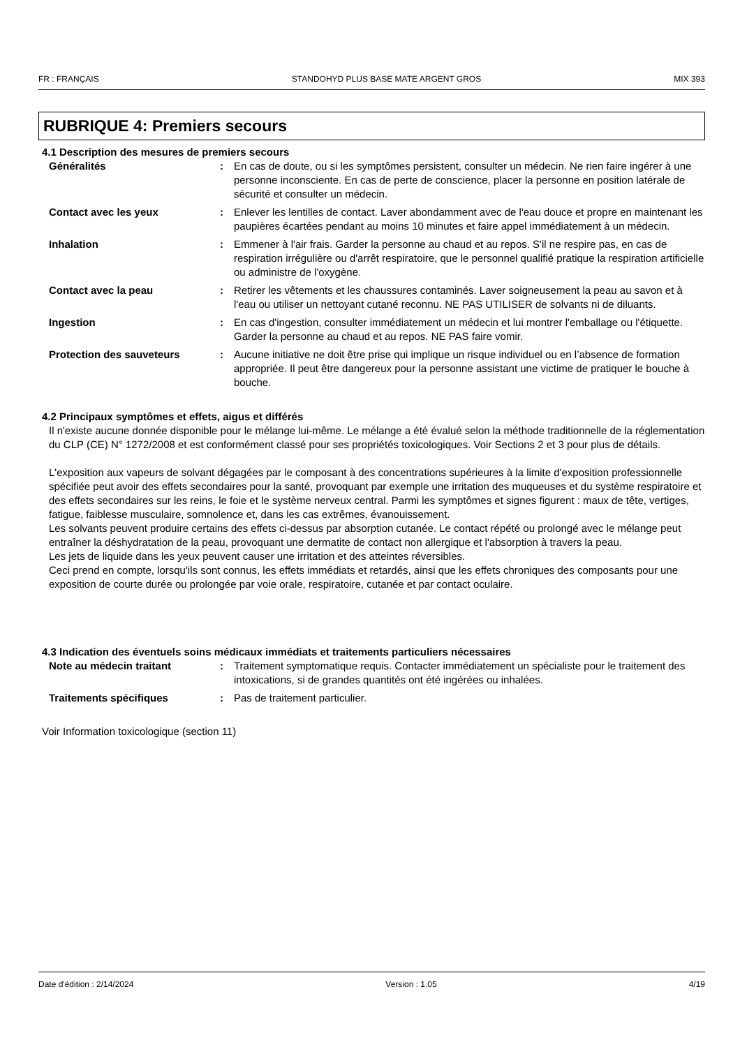FR : FRANÇAIS STANDOHYD PLUS BASE MATE ARGENT GROS MIX 393
RUBRIQUE 4: Premiers secours
4.1 Description des mesures de premiers secours
Généralités : En cas de doute, ou si les symptômes persistent, consulter un médecin. Ne rien faire ingérer à une personne inconsciente. En cas de perte de conscience, placer la personne en position latérale de sécurité et consulter un médecin.
Contact avec les yeux : Enlever les lentilles de contact. Laver abondamment avec de l'eau douce et propre en maintenant les paupières écartées pendant au moins 10 minutes et faire appel immédiatement à un médecin.
Inhalation : Emmener à l'air frais. Garder la personne au chaud et au repos. S'il ne respire pas, en cas de respiration irrégulière ou d'arrêt respiratoire, que le personnel qualifié pratique la respiration artificielle ou administre de l'oxygène.
Contact avec la peau : Retirer les vêtements et les chaussures contaminés. Laver soigneusement la peau au savon et à l'eau ou utiliser un nettoyant cutané reconnu. NE PAS UTILISER de solvants ni de diluants.
Ingestion : En cas d'ingestion, consulter immédiatement un médecin et lui montrer l'emballage ou l'étiquette. Garder la personne au chaud et au repos. NE PAS faire vomir.
Protection des sauveteurs : Aucune initiative ne doit être prise qui implique un risque individuel ou en l’absence de formation appropriée. Il peut être dangereux pour la personne assistant une victime de pratiquer le bouche à bouche.
4.2 Principaux symptômes et effets, aigus et différés
Il n'existe aucune donnée disponible pour le mélange lui-même. Le mélange a été évalué selon la méthode traditionnelle de la réglementation du CLP (CE) N° 1272/2008 et est conformément classé pour ses propriétés toxicologiques. Voir Sections 2 et 3 pour plus de détails.
L'exposition aux vapeurs de solvant dégagées par le composant à des concentrations supérieures à la limite d'exposition professionnelle spécifiée peut avoir des effets secondaires pour la santé, provoquant par exemple une irritation des muqueuses et du système respiratoire et des effets secondaires sur les reins, le foie et le système nerveux central. Parmi les symptômes et signes figurent : maux de tête, vertiges, fatigue, faiblesse musculaire, somnolence et, dans les cas extrêmes, évanouissement.
Les solvants peuvent produire certains des effets ci-dessus par absorption cutanée. Le contact répété ou prolongé avec le mélange peut entraîner la déshydratation de la peau, provoquant une dermatite de contact non allergique et l'absorption à travers la peau.
Les jets de liquide dans les yeux peuvent causer une irritation et des atteintes réversibles.
Ceci prend en compte, lorsqu'ils sont connus, les effets immédiats et retardés, ainsi que les effets chroniques des composants pour une exposition de courte durée ou prolongée par voie orale, respiratoire, cutanée et par contact oculaire.
4.3 Indication des éventuels soins médicaux immédiats et traitements particuliers nécessaires
Note au médecin traitant : Traitement symptomatique requis. Contacter immédiatement un spécialiste pour le traitement des intoxications, si de grandes quantités ont été ingérées ou inhalées.
Traitements spécifiques : Pas de traitement particulier.
Voir Information toxicologique (section 11)
Date d'édition : 2/14/2024 Version : 1.05 4/19